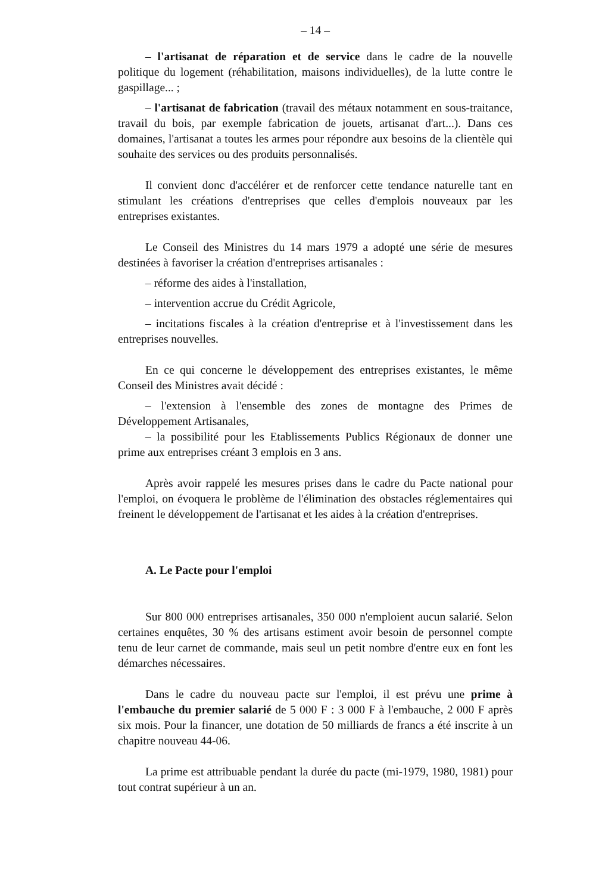– 14 –
– l'artisanat de réparation et de service dans le cadre de la nouvelle politique du logement (réhabilitation, maisons individuelles), de la lutte contre le gaspillage... ;
– l'artisanat de fabrication (travail des métaux notamment en sous-traitance, travail du bois, par exemple fabrication de jouets, artisanat d'art...). Dans ces domaines, l'artisanat a toutes les armes pour répondre aux besoins de la clientèle qui souhaite des services ou des produits personnalisés.
Il convient donc d'accélérer et de renforcer cette tendance naturelle tant en stimulant les créations d'entreprises que celles d'emplois nouveaux par les entreprises existantes.
Le Conseil des Ministres du 14 mars 1979 a adopté une série de mesures destinées à favoriser la création d'entreprises artisanales :
– réforme des aides à l'installation,
– intervention accrue du Crédit Agricole,
– incitations fiscales à la création d'entreprise et à l'investissement dans les entreprises nouvelles.
En ce qui concerne le développement des entreprises existantes, le même Conseil des Ministres avait décidé :
– l'extension à l'ensemble des zones de montagne des Primes de Développement Artisanales,
– la possibilité pour les Etablissements Publics Régionaux de donner une prime aux entreprises créant 3 emplois en 3 ans.
Après avoir rappelé les mesures prises dans le cadre du Pacte national pour l'emploi, on évoquera le problème de l'élimination des obstacles réglementaires qui freinent le développement de l'artisanat et les aides à la création d'entreprises.
A. Le Pacte pour l'emploi
Sur 800 000 entreprises artisanales, 350 000 n'emploient aucun salarié. Selon certaines enquêtes, 30 % des artisans estiment avoir besoin de personnel compte tenu de leur carnet de commande, mais seul un petit nombre d'entre eux en font les démarches nécessaires.
Dans le cadre du nouveau pacte sur l'emploi, il est prévu une prime à l'embauche du premier salarié de 5 000 F : 3 000 F à l'embauche, 2 000 F après six mois. Pour la financer, une dotation de 50 milliards de francs a été inscrite à un chapitre nouveau 44-06.
La prime est attribuable pendant la durée du pacte (mi-1979, 1980, 1981) pour tout contrat supérieur à un an.